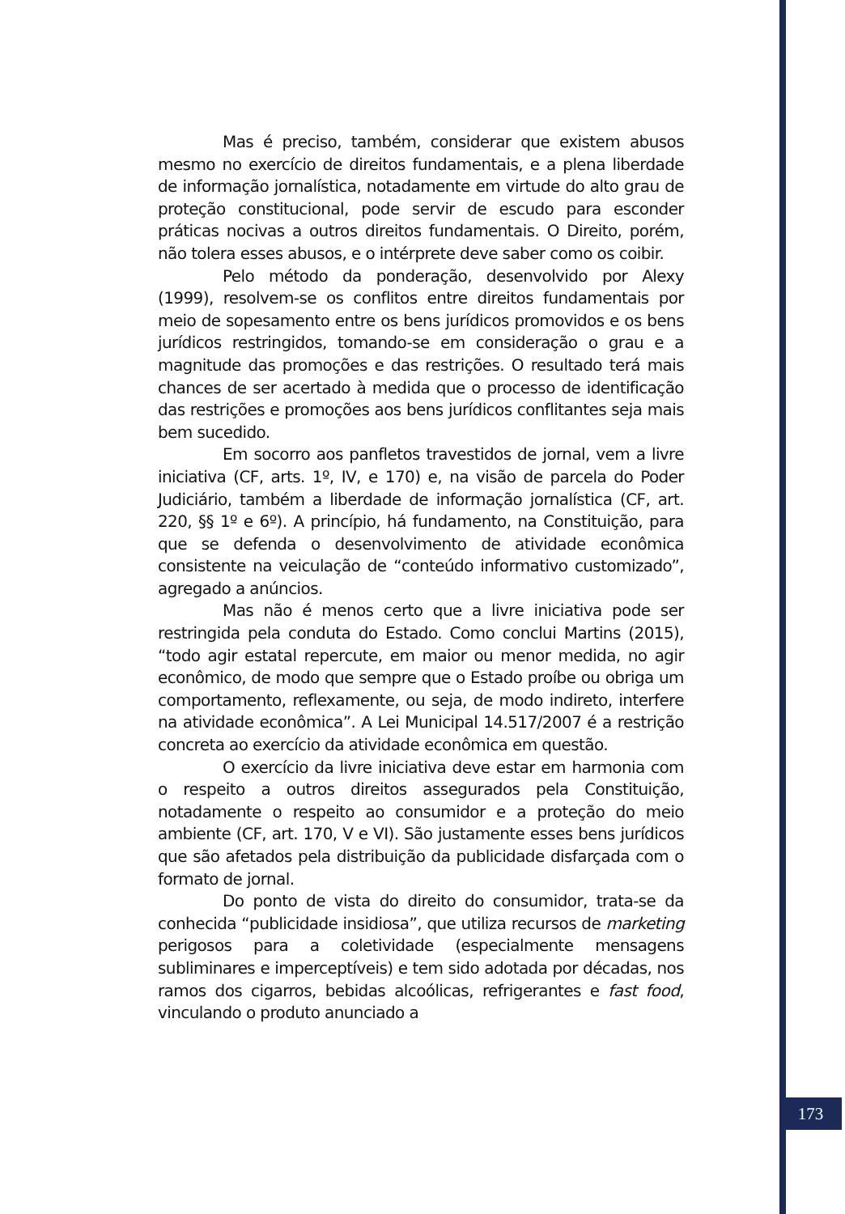Mas é preciso, também, considerar que existem abusos mesmo no exercício de direitos fundamentais, e a plena liberdade de informação jornalística, notadamente em virtude do alto grau de proteção constitucional, pode servir de escudo para esconder práticas nocivas a outros direitos fundamentais. O Direito, porém, não tolera esses abusos, e o intérprete deve saber como os coibir.
Pelo método da ponderação, desenvolvido por Alexy (1999), resolvem-se os conflitos entre direitos fundamentais por meio de sopesamento entre os bens jurídicos promovidos e os bens jurídicos restringidos, tomando-se em consideração o grau e a magnitude das promoções e das restrições. O resultado terá mais chances de ser acertado à medida que o processo de identificação das restrições e promoções aos bens jurídicos conflitantes seja mais bem sucedido.
Em socorro aos panfletos travestidos de jornal, vem a livre iniciativa (CF, arts. 1º, IV, e 170) e, na visão de parcela do Poder Judiciário, também a liberdade de informação jornalística (CF, art. 220, §§ 1º e 6º). A princípio, há fundamento, na Constituição, para que se defenda o desenvolvimento de atividade econômica consistente na veiculação de “conteúdo informativo customizado”, agregado a anúncios.
Mas não é menos certo que a livre iniciativa pode ser restringida pela conduta do Estado. Como conclui Martins (2015), “todo agir estatal repercute, em maior ou menor medida, no agir econômico, de modo que sempre que o Estado proíbe ou obriga um comportamento, reflexamente, ou seja, de modo indireto, interfere na atividade econômica”. A Lei Municipal 14.517/2007 é a restrição concreta ao exercício da atividade econômica em questão.
O exercício da livre iniciativa deve estar em harmonia com o respeito a outros direitos assegurados pela Constituição, notadamente o respeito ao consumidor e a proteção do meio ambiente (CF, art. 170, V e VI). São justamente esses bens jurídicos que são afetados pela distribuição da publicidade disfarçada com o formato de jornal.
Do ponto de vista do direito do consumidor, trata-se da conhecida “publicidade insidiosa”, que utiliza recursos de marketing perigosos para a coletividade (especialmente mensagens subliminares e imperceptíveis) e tem sido adotada por décadas, nos ramos dos cigarros, bebidas alcoólicas, refrigerantes e fast food, vinculando o produto anunciado a
173